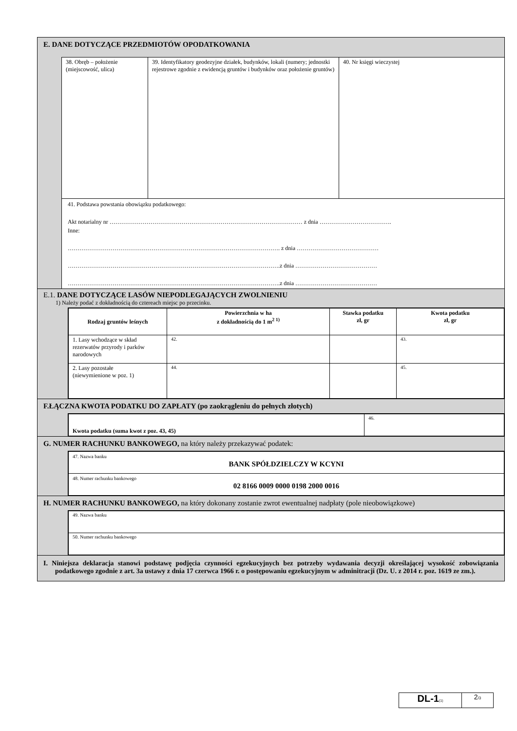E. DANE DOTYCZĄCE PRZEDMIOTÓW OPODATKOWANIA
| 38. Obręb – położenie (miejscowość, ulica) | 39. Identyfikatory geodezyjne działek, budynków, lokali (numery; jednostki rejestrowe zgodnie z ewidencją gruntów i budynków oraz położenie gruntów) | 40. Nr księgi wieczystej |
41. Podstawa powstania obowiązku podatkowego:
Akt notarialny nr ……………………………………………………………………………………… z dnia ……………………………….
Inne:
………………………………………………………………………………………………. z dnia ……………………………………
……………………………………………………………………………………………….z dnia ……………………………………
……………………………………………………………………………………………….z dnia ……………………………………
E.1. DANE DOTYCZĄCE LASÓW NIEPODLEGAJĄCYCH ZWOLNIENIU
1) Należy podać z dokładnością do cztereach miejsc po przecinku.
| Rodzaj gruntów leśnych | Powierzchnia w ha z dokładnością do 1 m<sup>2 1)</sup> | Stawka podatku zł, gr | Kwota podatku zł, gr |
| --- | --- | --- | --- |
| 1. Lasy wchodzące w skład rezerwatów przyrody i parków narodowych | 42. | | 43. |
| 2. Lasy pozostałe (niewymienione w poz. 1) | 44. | | 45. |
F.ŁĄCZNA KWOTA PODATKU DO ZAPŁATY (po zaokrągleniu do pełnych złotych)
| Kwota podatku (suma kwot z poz. 43, 45) | 46. |
G. NUMER RACHUNKU BANKOWEGO, na który należy przekazywać podatek:
| 47. Nazwa banku BANK SPÓŁDZIELCZY W KCYNI |
| 48. Numer rachunku bankowego 02 8166 0009 0000 0198 2000 0016 |
H. NUMER RACHUNKU BANKOWEGO, na który dokonany zostanie zwrot ewentualnej nadpłaty (pole nieobowiązkowe)
| 49. Nazwa banku |
| 50. Numer rachunku bankowego |
I. Niniejsza deklaracja stanowi podstawę podjęcia czynności egzekucyjnych bez potrzeby wydawania decyzji określającej wysokość zobowiązania podatkowego zgodnie z art. 3a ustawy z dnia 17 czerwca 1966 r. o postępowaniu egzekucyjnym w adminitracji (Dz. U. z 2014 r. poz. 1619 ze zm.).
DL-1(1)
2/3